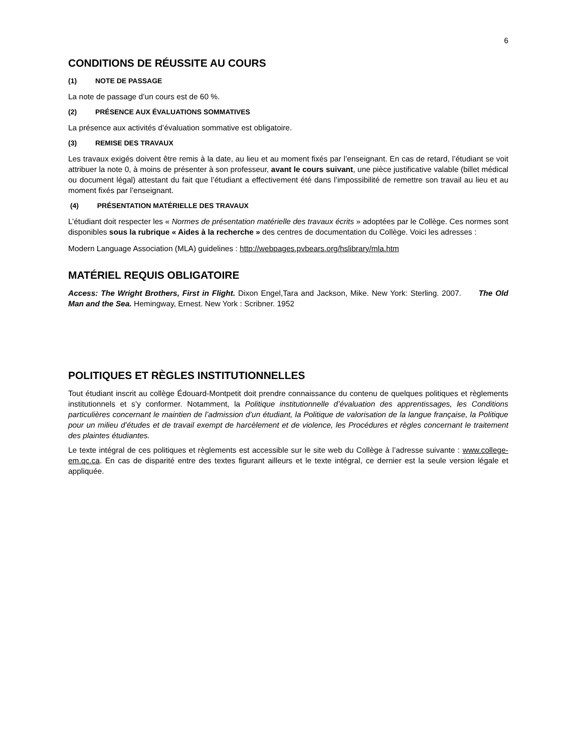6
CONDITIONS DE RÉUSSITE AU COURS
(1) NOTE DE PASSAGE
La note de passage d’un cours est de 60 %.
(2) PRÉSENCE AUX ÉVALUATIONS SOMMATIVES
La présence aux activités d’évaluation sommative est obligatoire.
(3) REMISE DES TRAVAUX
Les travaux exigés doivent être remis à la date, au lieu et au moment fixés par l’enseignant. En cas de retard, l’étudiant se voit attribuer la note 0, à moins de présenter à son professeur, avant le cours suivant, une pièce justificative valable (billet médical ou document légal) attestant du fait que l’étudiant a effectivement été dans l’impossibilité de remettre son travail au lieu et au moment fixés par l’enseignant.
(4) PRÉSENTATION MATÉRIELLE DES TRAVAUX
L’étudiant doit respecter les « Normes de présentation matérielle des travaux écrits » adoptées par le Collège. Ces normes sont disponibles sous la rubrique « Aides à la recherche » des centres de documentation du Collège. Voici les adresses :
Modern Language Association (MLA) guidelines : http://webpages.pvbears.org/hslibrary/mla.htm
MATÉRIEL REQUIS OBLIGATOIRE
Access: The Wright Brothers, First in Flight. Dixon Engel,Tara and Jackson, Mike. New York: Sterling. 2007. The Old Man and the Sea. Hemingway, Ernest. New York : Scribner. 1952
POLITIQUES ET RÈGLES INSTITUTIONNELLES
Tout étudiant inscrit au collège Édouard-Montpetit doit prendre connaissance du contenu de quelques politiques et règlements institutionnels et s’y conformer. Notamment, la Politique institutionnelle d’évaluation des apprentissages, les Conditions particulières concernant le maintien de l’admission d’un étudiant, la Politique de valorisation de la langue française, la Politique pour un milieu d’études et de travail exempt de harcèlement et de violence, les Procédures et règles concernant le traitement des plaintes étudiantes.
Le texte intégral de ces politiques et règlements est accessible sur le site web du Collège à l’adresse suivante : www.college-em.qc.ca. En cas de disparité entre des textes figurant ailleurs et le texte intégral, ce dernier est la seule version légale et appliquée.